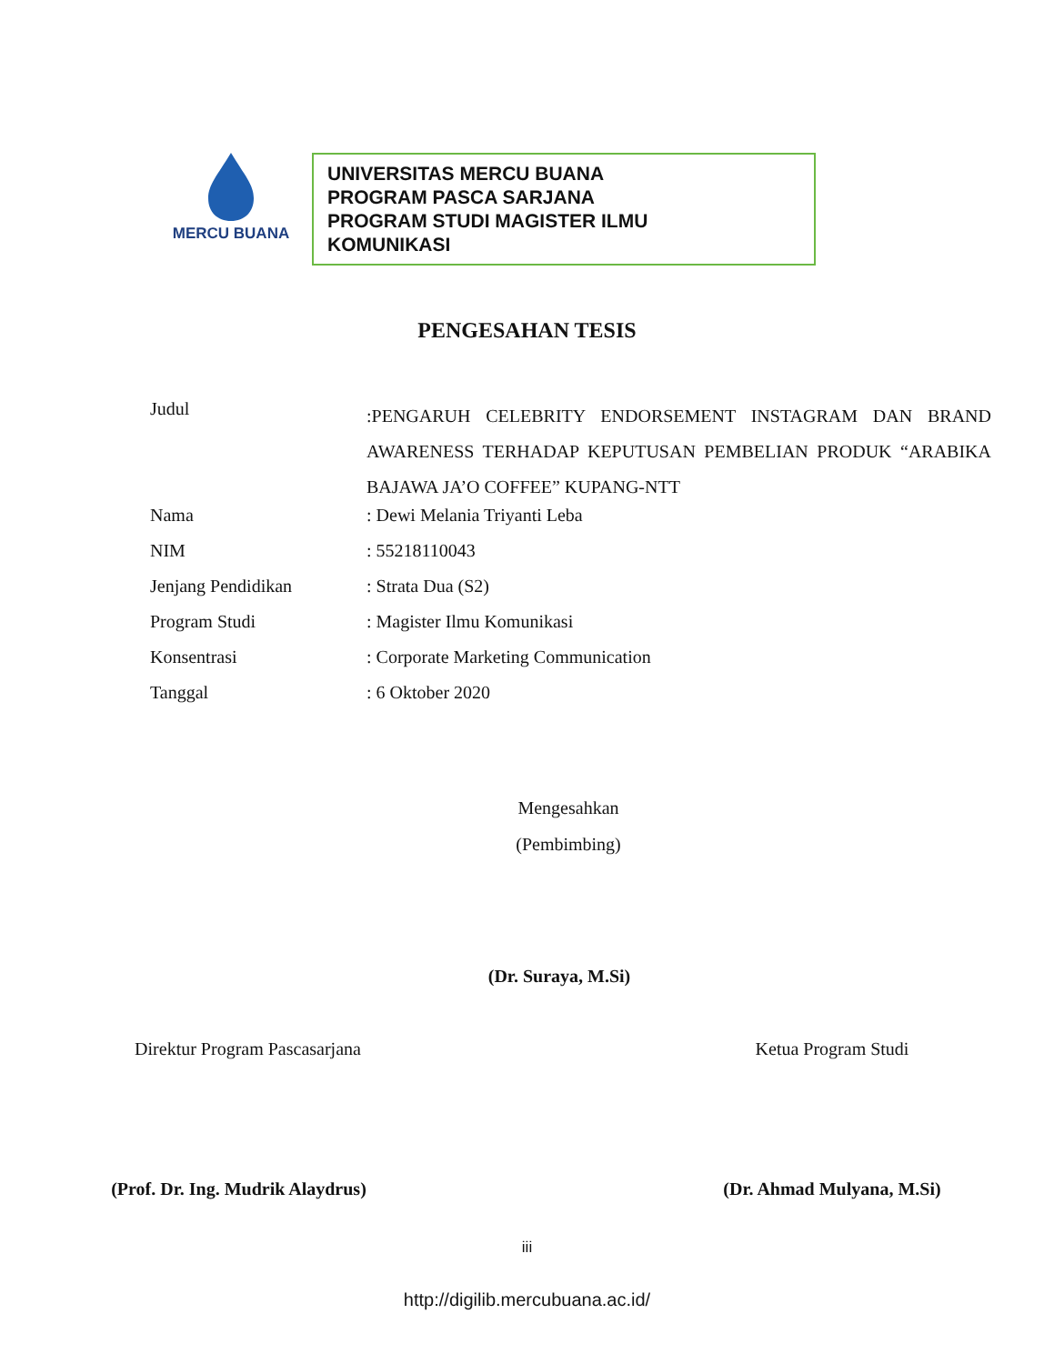MERCU BUANA
UNIVERSITAS MERCU BUANA
PROGRAM PASCA SARJANA
PROGRAM STUDI MAGISTER ILMU
KOMUNIKASI
PENGESAHAN TESIS
| Judul | :PENGARUH CELEBRITY ENDORSEMENT INSTAGRAM DAN BRAND AWARENESS TERHADAP KEPUTUSAN PEMBELIAN PRODUK “ARABIKA BAJAWA JA’O COFFEE” KUPANG-NTT |
| Nama | : Dewi Melania Triyanti Leba |
| NIM | : 55218110043 |
| Jenjang Pendidikan | : Strata Dua (S2) |
| Program Studi | : Magister Ilmu Komunikasi |
| Konsentrasi | : Corporate Marketing Communication |
| Tanggal | : 6 Oktober 2020 |
Mengesahkan
(Pembimbing)
(Dr. Suraya, M.Si)
Direktur Program Pascasarjana
Ketua Program Studi
(Prof. Dr. Ing. Mudrik Alaydrus)
(Dr. Ahmad Mulyana, M.Si)
iii
http://digilib.mercubuana.ac.id/